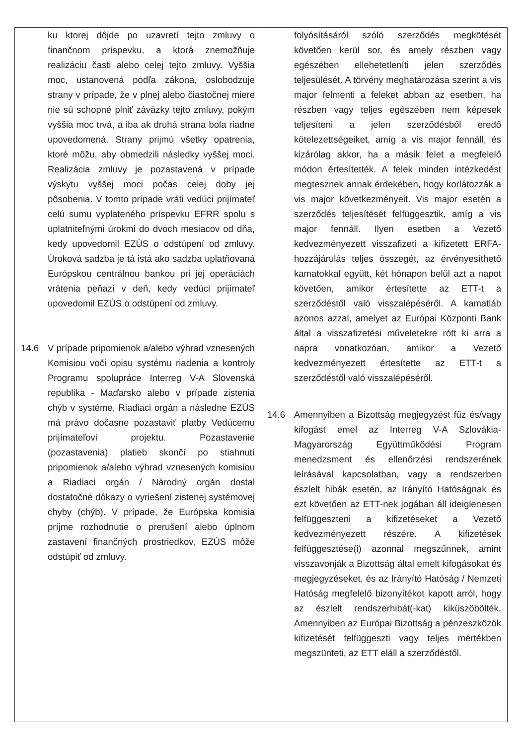| ku ktorej dôjde po uzavretí tejto zmluvy o finančnom príspevku, a ktorá znemožňuje realizáciu časti alebo celej tejto zmluvy. Vyššia moc, ustanovená podľa zákona, oslobodzuje strany v prípade, že v plnej alebo čiastočnej miere nie sú schopné plniť záväzky tejto zmluvy, pokým vyššia moc trvá, a iba ak druhá strana bola riadne upovedomená. Strany prijmú všetky opatrenia, ktoré môžu, aby obmedzili následky vyššej moci. Realizácia zmluvy je pozastavená v prípade výskytu vyššej moci počas celej doby jej pôsobenia. V tomto prípade vráti vedúci prijímateľ celú sumu vyplateného príspevku EFRR spolu s uplatniteľnými úrokmi do dvoch mesiacov od dňa, kedy upovedomil EZÚS o odstúpení od zmluvy. Úroková sadzba je tá istá ako sadzba uplatňovaná Európskou centrálnou bankou pri jej operáciách vrátenia peňazí v deň, kedy vedúci prijímateľ upovedomil EZÚS o odstúpení od zmluvy. 14.6 V prípade pripomienok a/alebo výhrad vznesených Komisiou voči opisu systému riadenia a kontroly Programu spolupráce Interreg V-A Slovenská republika - Maďarsko alebo v prípade zistenia chýb v systéme, Riadiaci orgán a následne EZÚS má právo dočasne pozastaviť platby Vedúcemu prijímateľovi projektu. Pozastavenie (pozastavenia) platieb skončí po stiahnutí pripomienok a/alebo výhrad vznesených komisiou a Riadiaci orgán / Národný orgán dostal dostatočné dôkazy o vyriešení zistenej systémovej chyby (chýb). V prípade, že Európska komisia príjme rozhodnutie o prerušení alebo úplnom zastavení finančných prostriedkov, EZÚS môže odstúpiť od zmluvy. | folyósításáról szóló szerződés megkötését követően kerül sor, és amely részben vagy egészében ellehetetleníti jelen szerződés teljesülését. A törvény meghatározása szerint a vis major felmenti a feleket abban az esetben, ha részben vagy teljes egészében nem képesek teljesíteni a jelen szerződésből eredő kötelezettségeiket, amíg a vis major fennáll, és kizárólag akkor, ha a másik felet a megfelelő módon értesítették. A felek minden intézkedést megtesznek annak érdekében, hogy korlátozzák a vis major következményeit. Vis major esetén a szerződés teljesítését felfüggesztik, amíg a vis major fennáll. Ilyen esetben a Vezető kedvezményezett visszafizeti a kifizetett ERFA-hozzájárulás teljes összegét, az érvényesíthető kamatokkal együtt, két hónapon belül azt a napot követően, amikor értesítette az ETT-t a szerződéstől való visszalépéséről. A kamatláb azonos azzal, amelyet az Európai Központi Bank által a visszafizetési műveletekre rótt ki arra a napra vonatkozóan, amikor a Vezető kedvezményezett értesítette az ETT-t a szerződéstől való visszalépéséről. 14.6 Amennyiben a Bizottság megjegyzést fűz és/vagy kifogást emel az Interreg V-A Szlovákia-Magyarország Együttműködési Program menedzsment és ellenőrzési rendszerének leírásával kapcsolatban, vagy a rendszerben észlelt hibák esetén, az Irányító Hatóságnak és ezt követően az ETT-nek jogában áll ideiglenesen felfüggeszteni a kifizetéseket a Vezető kedvezményezett részére. A kifizetések felfüggesztése(i) azonnal megszűnnek, amint visszavonják a Bizottság által emelt kifogásokat és megjegyzéseket, és az Irányító Hatóság / Nemzeti Hatóság megfelelő bizonyítékot kapott arról, hogy az észlelt rendszerhibát(-kat) kiküszöbölték. Amennyiben az Európai Bizottság a pénzeszközök kifizetését felfüggeszti vagy teljes mértékben megszünteti, az ETT eláll a szerződéstől. |